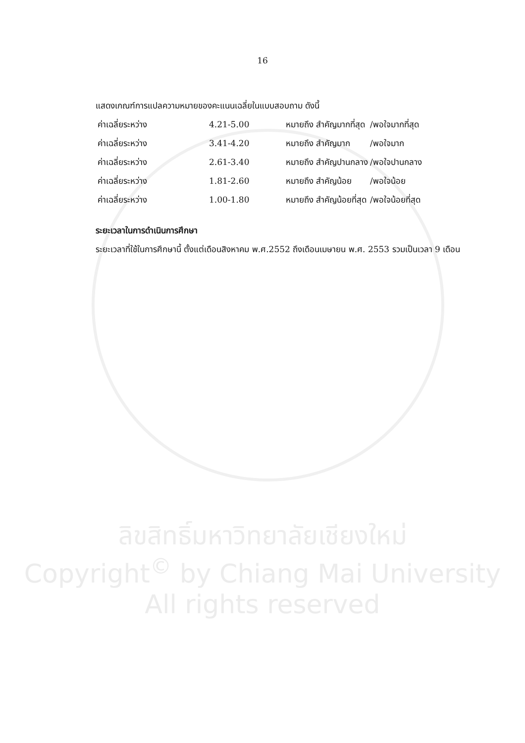16
แสดงเกณฑ์การแปลความหมายของคะแนนเฉลี่ยในแบบสอบถาม ดังนี้
ค่าเฉลี่ยระหว่าง 4.21-5.00 หมายถึง สำคัญมากที่สุด /พอใจมากที่สุด
ค่าเฉลี่ยระหว่าง 3.41-4.20 หมายถึง สำคัญมาก /พอใจมาก
ค่าเฉลี่ยระหว่าง 2.61-3.40 หมายถึง สำคัญปานกลาง /พอใจปานกลาง
ค่าเฉลี่ยระหว่าง 1.81-2.60 หมายถึง สำคัญน้อย /พอใจน้อย
ค่าเฉลี่ยระหว่าง 1.00-1.80 หมายถึง สำคัญน้อยที่สุด /พอใจน้อยที่สุด
ระยะเวลาในการดำเนินการศึกษา
ระยะเวลาที่ใช้ในการศึกษานี้ ตั้งแต่เดือนสิงหาคม พ.ศ.2552 ถึงเดือนเมษายน พ.ศ. 2553 รวมเป็นเวลา 9 เดือน
ลิขสิทธิ์มหาวิทยาลัยเชียงใหม่
Copyright<sup>©</sup> by Chiang Mai University
All rights reserved